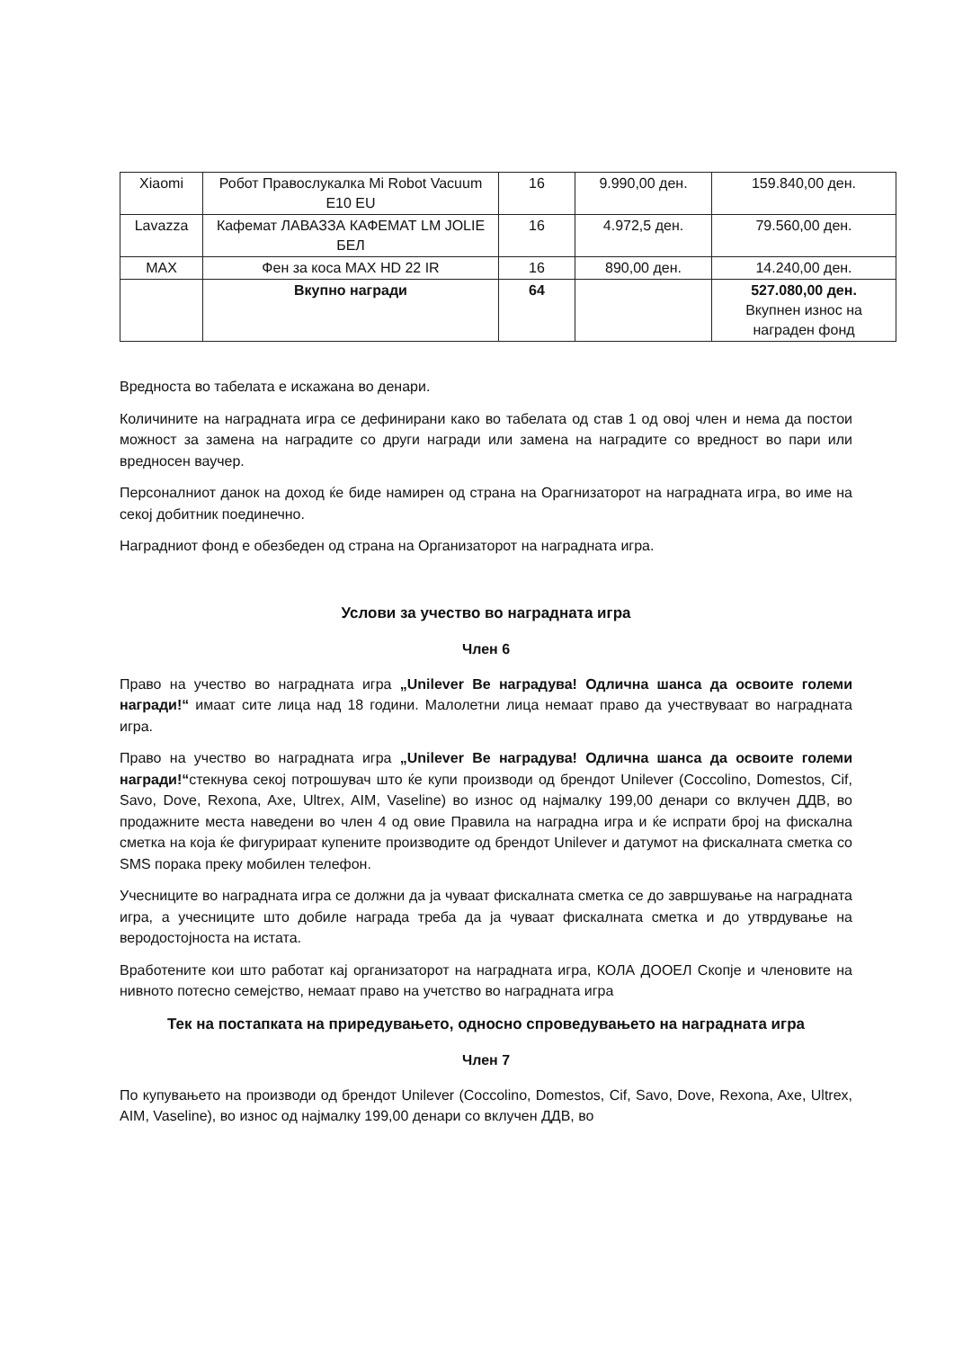| Xiaomi | Робот Правослукалка Mi Robot Vacuum E10 EU | 16 | 9.990,00 ден. | 159.840,00 ден. |
| Lavazza | Кафемат ЛАВАЗЗА КАФЕМАТ LM JOLIE БЕЛ | 16 | 4.972,5 ден. | 79.560,00 ден. |
| MAX | Фен за коса MAX HD 22 IR | 16 | 890,00 ден. | 14.240,00 ден. |
| | Вкупно награди | 64 | | 527.080,00 ден. Вкупнен износ на награден фонд |
Вредноста во табелата е искажана во денари.
Количините на наградната игра се дефинирани како во табелата од став 1 од овој член и нема да постои можност за замена на наградите со други награди или замена на наградите со вредност во пари или вредносен ваучер.
Персоналниот данок на доход ќе биде намирен од страна на Орагнизаторот на наградната игра, во име на секој добитник поединечно.
Наградниот фонд е обезбеден од страна на Организаторот на наградната игра.
Услови за учество во наградната игра
Член 6
Право на учество во наградната игра „Unilever Ве наградува! Одлична шанса да освоите големи награди!“ имаат сите лица над 18 години. Малолетни лица немаат право да учествуваат во наградната игра.
Право на учество во наградната игра „Unilever Ве наградува! Одлична шанса да освоите големи награди!“стекнува секој потрошувач што ќе купи производи од брендот Unilever (Coccolino, Domestos, Cif, Savo, Dove, Rexona, Axe, Ultrex, AIM, Vaseline) во износ од најмалку 199,00 денари со вклучен ДДВ, во продажните места наведени во член 4 од овие Правила на наградна игра и ќе испрати број на фискална сметка на која ќе фигурираат купените производите од брендот Unilever и датумот на фискалната сметка со SMS порака преку мобилен телефон.
Учесниците во наградната игра се должни да ја чуваат фискалната сметка се до завршување на наградната игра, а учесниците што добиле награда треба да ја чуваат фискалната сметка и до утврдување на веродостојноста на истата.
Вработените кои што работат кај организаторот на наградната игра, КОЛА ДООЕЛ Скопје и членовите на нивното потесно семејство, немаат право на учетство во наградната игра
Тек на постапката на приредувањето, односно спроведувањето на наградната игра
Член 7
По купувањето на производи од брендот Unilever (Coccolino, Domestos, Cif, Savo, Dove, Rexona, Axe, Ultrex, AIM, Vaseline), во износ од најмалку 199,00 денари со вклучен ДДВ, во